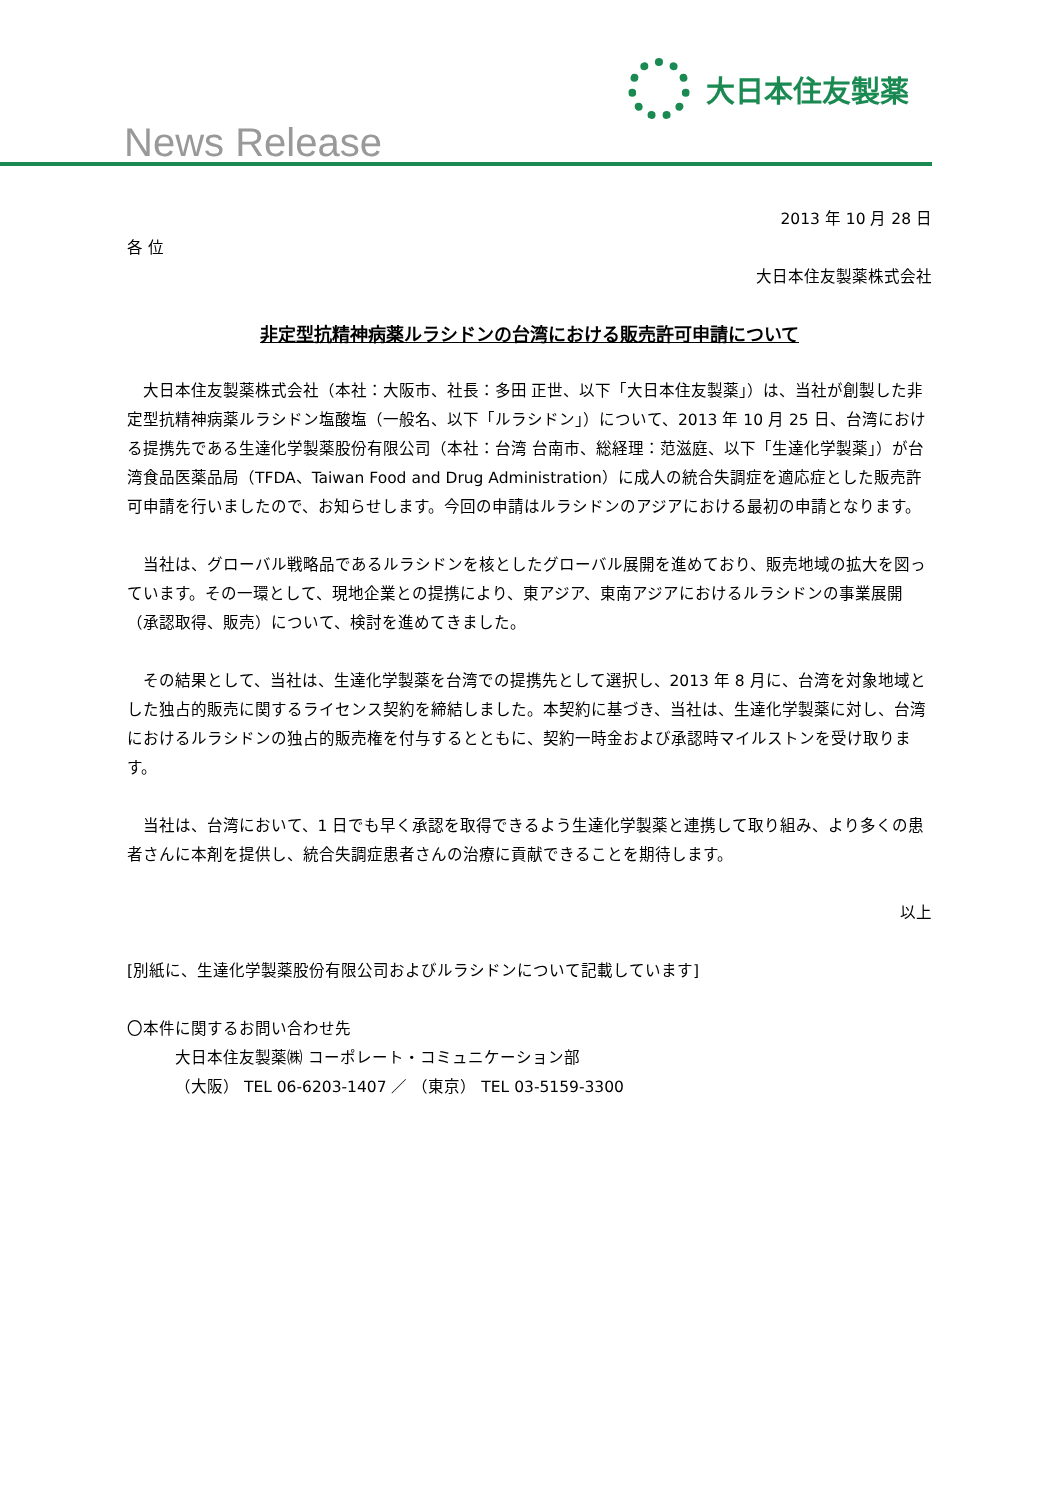大日本住友製薬
News Release
2013 年 10 月 28 日
各 位
大日本住友製薬株式会社
非定型抗精神病薬ルラシドンの台湾における販売許可申請について
大日本住友製薬株式会社（本社：大阪市、社長：多田 正世、以下「大日本住友製薬」）は、当社が創製した非定型抗精神病薬ルラシドン塩酸塩（一般名、以下「ルラシドン」）について、2013 年 10 月 25 日、台湾における提携先である生達化学製薬股份有限公司（本社：台湾 台南市、総経理：范滋庭、以下「生達化学製薬」）が台湾食品医薬品局（TFDA、Taiwan Food and Drug Administration）に成人の統合失調症を適応症とした販売許可申請を行いましたので、お知らせします。今回の申請はルラシドンのアジアにおける最初の申請となります。
当社は、グローバル戦略品であるルラシドンを核としたグローバル展開を進めており、販売地域の拡大を図っています。その一環として、現地企業との提携により、東アジア、東南アジアにおけるルラシドンの事業展開（承認取得、販売）について、検討を進めてきました。
その結果として、当社は、生達化学製薬を台湾での提携先として選択し、2013 年 8 月に、台湾を対象地域とした独占的販売に関するライセンス契約を締結しました。本契約に基づき、当社は、生達化学製薬に対し、台湾におけるルラシドンの独占的販売権を付与するとともに、契約一時金および承認時マイルストンを受け取ります。
当社は、台湾において、1 日でも早く承認を取得できるよう生達化学製薬と連携して取り組み、より多くの患者さんに本剤を提供し、統合失調症患者さんの治療に貢献できることを期待します。
以上
[別紙に、生達化学製薬股份有限公司およびルラシドンについて記載しています]
〇本件に関するお問い合わせ先
大日本住友製薬㈱ コーポレート・コミュニケーション部
（大阪） TEL 06-6203-1407 ／ （東京） TEL 03-5159-3300